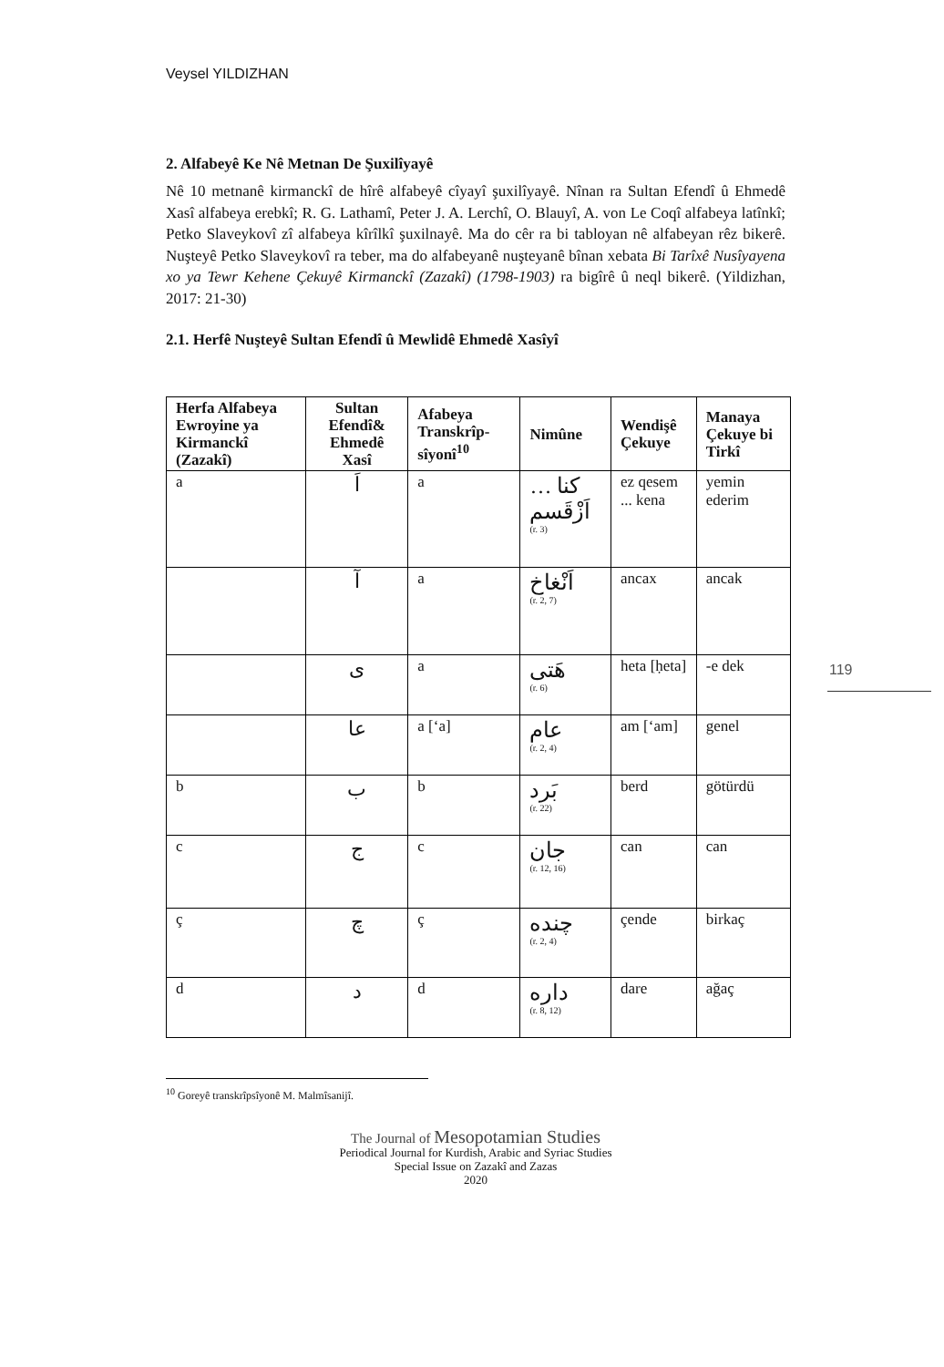Veysel YILDIZHAN
119
2. Alfabeyê Ke Nê Metnan De Şuxilîyayê
Nê 10 metnanê kirmanckî de hîrê alfabeyê cîyayî şuxilîyayê. Nînan ra Sultan Efendî û Ehmedê Xasî alfabeya erebkî; R. G. Lathamî, Peter J. A. Lerchî, O. Blauyî, A. von Le Coqî alfabeya latînkî; Petko Slaveykovî zî alfabeya kîrîlkî şuxilnayê. Ma do cêr ra bi tabloyan nê alfabeyan rêz bikerê. Nuşteyê Petko Slaveykovî ra teber, ma do alfabeyanê nuşteyanê bînan xebata Bi Tarîxê Nusîyayena xo ya Tewr Kehene Çekuyê Kirmanckî (Zazakî) (1798-1903) ra bigîrê û neql bikerê. (Yildizhan, 2017: 21-30)
2.1. Herfê Nuşteyê Sultan Efendî û Mewlidê Ehmedê Xasîyî
| Herfa Alfabeya Ewroyine ya Kirmanckî (Zazakî) | Sultan Efendî& Ehmedê Xasî | Afabeya Transkrîp-sîyonî<sup>10</sup> | Nimûne | Wendişê Çekuye | Manaya Çekuye bi Tirkî |
| --- | --- | --- | --- | --- | --- |
| a | اَ | a | كنا … اَزْقَسم (r. 3) | ez qesem ... kena | yemin ederim |
| | آ | a | اَنْغاخ (r. 2, 7) | ancax | ancak |
| | ى | a | هَتى (r. 6) | heta [ḥeta] | -e dek |
| | عا | a [‘a] | عام (r. 2, 4) | am [‘am] | genel |
| b | ب | b | بَرد (r. 22) | berd | götürdü |
| c | ج | c | جان (r. 12, 16) | can | can |
| ç | چ | ç | چنده (r. 2, 4) | çende | birkaç |
| d | د | d | داره (r. 8, 12) | dare | ağaç |
<sup>10</sup> Goreyê transkrîpsîyonê M. Malmîsanijî.
The Journal of Mesopotamian Studies
Periodical Journal for Kurdish, Arabic and Syriac Studies
Special Issue on Zazakî and Zazas
2020